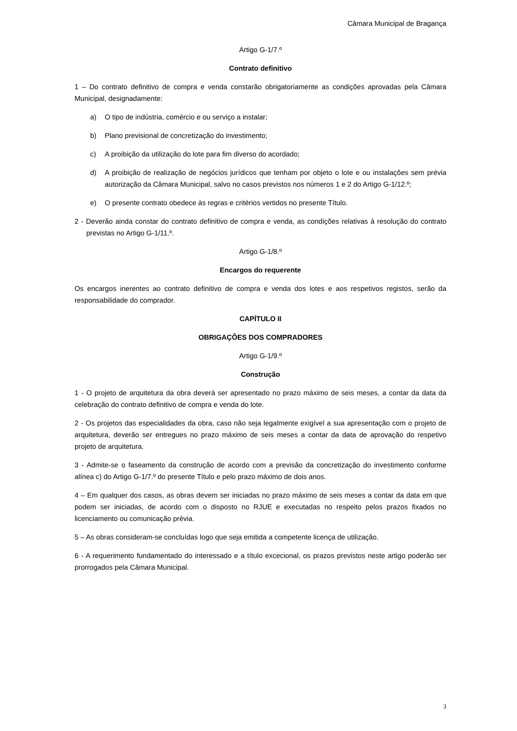Câmara Municipal de Bragança
Artigo G-1/7.º
Contrato definitivo
1 – Do contrato definitivo de compra e venda constarão obrigatoriamente as condições aprovadas pela Câmara Municipal, designadamente:
a) O tipo de indústria, comércio e ou serviço a instalar;
b) Plano previsional de concretização do investimento;
c) A proibição da utilização do lote para fim diverso do acordado;
d) A proibição de realização de negócios jurídicos que tenham por objeto o lote e ou instalações sem prévia autorização da Câmara Municipal, salvo no casos previstos nos números 1 e 2 do Artigo G-1/12.º;
e) O presente contrato obedece às regras e critérios vertidos no presente Título.
2 - Deverão ainda constar do contrato definitivo de compra e venda, as condições relativas à resolução do contrato previstas no Artigo G-1/11.º.
Artigo G-1/8.º
Encargos do requerente
Os encargos inerentes ao contrato definitivo de compra e venda dos lotes e aos respetivos registos, serão da responsabilidade do comprador.
CAPÍTULO II
OBRIGAÇÕES DOS COMPRADORES
Artigo G-1/9.º
Construção
1 - O projeto de arquitetura da obra deverá ser apresentado no prazo máximo de seis meses, a contar da data da celebração do contrato definitivo de compra e venda do lote.
2 - Os projetos das especialidades da obra, caso não seja legalmente exigível a sua apresentação com o projeto de arquitetura, deverão ser entregues no prazo máximo de seis meses a contar da data de aprovação do respetivo projeto de arquitetura.
3 - Admite-se o faseamento da construção de acordo com a previsão da concretização do investimento conforme alínea c) do Artigo G-1/7.º do presente Título e pelo prazo máximo de dois anos.
4 – Em qualquer dos casos, as obras devem ser iniciadas no prazo máximo de seis meses a contar da data em que podem ser iniciadas, de acordo com o disposto no RJUE e executadas no respeito pelos prazos fixados no licenciamento ou comunicação prévia.
5 – As obras consideram-se concluídas logo que seja emitida a competente licença de utilização.
6 - A requerimento fundamentado do interessado e a título excecional, os prazos previstos neste artigo poderão ser prorrogados pela Câmara Municipal.
3